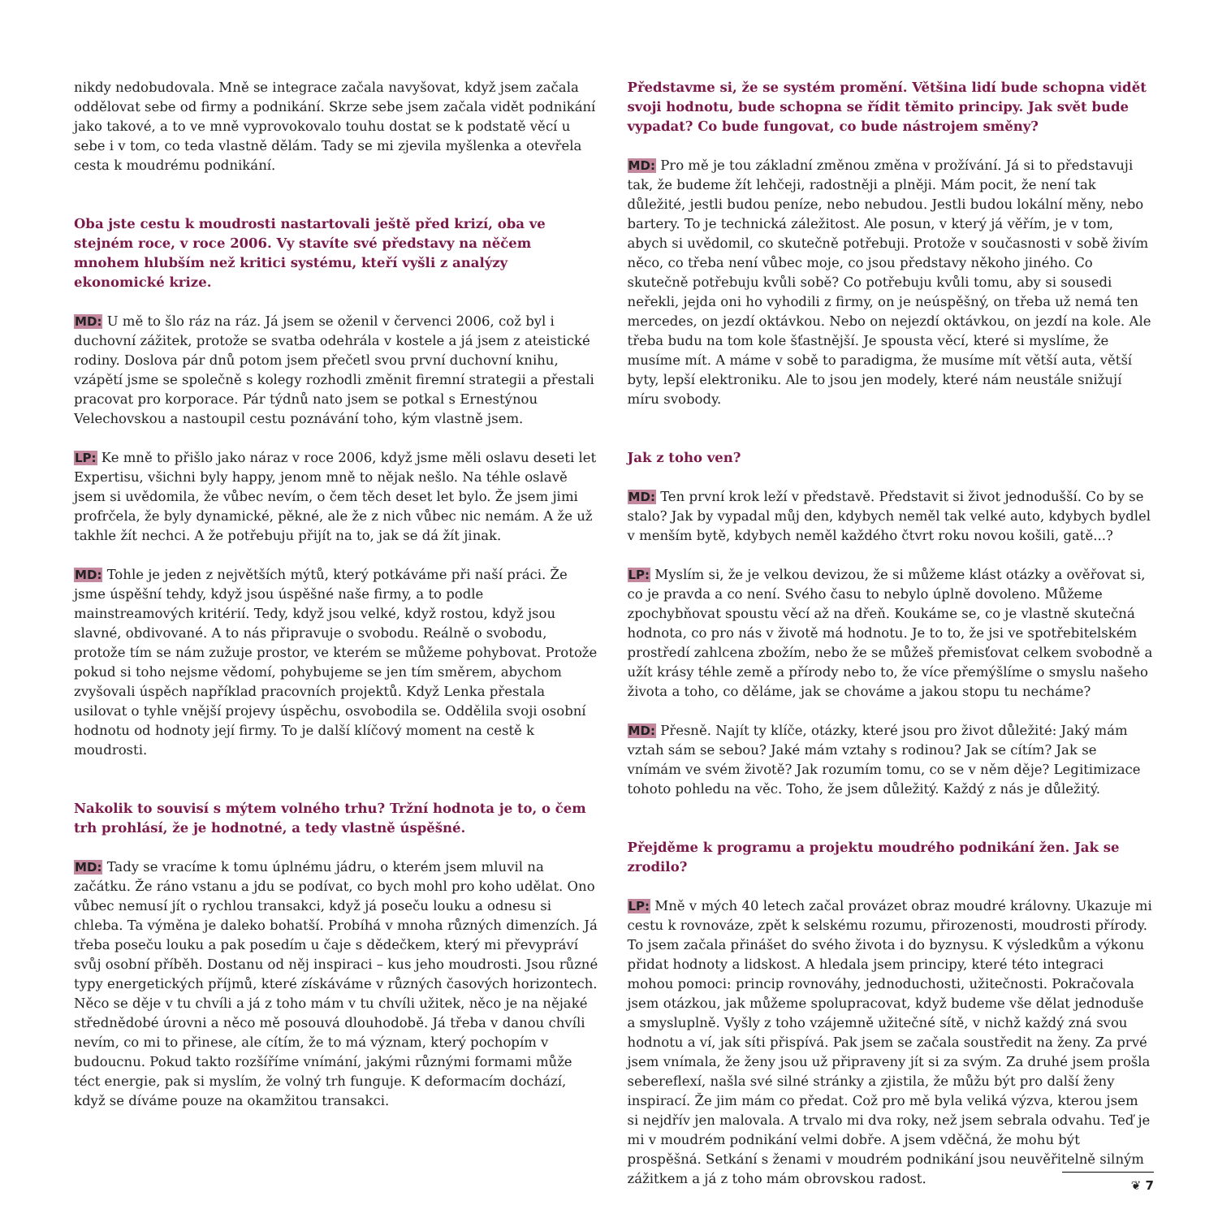nikdy nedobudovala. Mně se integrace začala navyšovat, když jsem začala oddělovat sebe od firmy a podnikání. Skrze sebe jsem začala vidět podnikání jako takové, a to ve mně vyprovokovalo touhu dostat se k podstatě věcí u sebe i v tom, co teda vlastně dělám. Tady se mi zjevila myšlenka a otevřela cesta k moudrému podnikání.
Oba jste cestu k moudrosti nastartovali ještě před krizí, oba ve stejném roce, v roce 2006. Vy stavíte své představy na něčem mnohem hlubším než kritici systému, kteří vyšli z analýzy ekonomické krize.
MD: U mě to šlo ráz na ráz. Já jsem se oženil v červenci 2006, což byl i duchovní zážitek, protože se svatba odehrála v kostele a já jsem z ateistické rodiny. Doslova pár dnů potom jsem přečetl svou první duchovní knihu, vzápětí jsme se společně s kolegy rozhodli změnit firemní strategii a přestali pracovat pro korporace. Pár týdnů nato jsem se potkal s Ernestýnou Velechovskou a nastoupil cestu poznávání toho, kým vlastně jsem.
LP: Ke mně to přišlo jako náraz v roce 2006, když jsme měli oslavu deseti let Expertisu, všichni byly happy, jenom mně to nějak nešlo. Na téhle oslavě jsem si uvědomila, že vůbec nevím, o čem těch deset let bylo. Že jsem jimi profrčela, že byly dynamické, pěkné, ale že z nich vůbec nic nemám. A že už takhle žít nechci. A že potřebuju přijít na to, jak se dá žít jinak.
MD: Tohle je jeden z největších mýtů, který potkáváme při naší práci. Že jsme úspěšní tehdy, když jsou úspěšné naše firmy, a to podle mainstreamových kritérií. Tedy, když jsou velké, když rostou, když jsou slavné, obdivované. A to nás připravuje o svobodu. Reálně o svobodu, protože tím se nám zužuje prostor, ve kterém se můžeme pohybovat. Protože pokud si toho nejsme vědomí, pohybujeme se jen tím směrem, abychom zvyšovali úspěch například pracovních projektů. Když Lenka přestala usilovat o tyhle vnější projevy úspěchu, osvobodila se. Oddělila svoji osobní hodnotu od hodnoty její firmy. To je další klíčový moment na cestě k moudrosti.
Nakolik to souvisí s mýtem volného trhu? Tržní hodnota je to, o čem trh prohlásí, že je hodnotné, a tedy vlastně úspěšné.
MD: Tady se vracíme k tomu úplnému jádru, o kterém jsem mluvil na začátku. Že ráno vstanu a jdu se podívat, co bych mohl pro koho udělat. Ono vůbec nemusí jít o rychlou transakci, když já poseču louku a odnesu si chleba. Ta výměna je daleko bohatší. Probíhá v mnoha různých dimenzích. Já třeba poseču louku a pak posedím u čaje s dědečkem, který mi převypráví svůj osobní příběh. Dostanu od něj inspiraci – kus jeho moudrosti. Jsou různé typy energetických příjmů, které získáváme v různých časových horizontech. Něco se děje v tu chvíli a já z toho mám v tu chvíli užitek, něco je na nějaké střednědobé úrovni a něco mě posouvá dlouhodobě. Já třeba v danou chvíli nevím, co mi to přinese, ale cítím, že to má význam, který pochopím v budoucnu. Pokud takto rozšíříme vnímání, jakými různými formami může téct energie, pak si myslím, že volný trh funguje. K deformacím dochází, když se díváme pouze na okamžitou transakci.
Představme si, že se systém promění. Většina lidí bude schopna vidět svoji hodnotu, bude schopna se řídit těmito principy. Jak svět bude vypadat? Co bude fungovat, co bude nástrojem směny?
MD: Pro mě je tou základní změnou změna v prožívání. Já si to představuji tak, že budeme žít lehčeji, radostněji a plněji. Mám pocit, že není tak důležité, jestli budou peníze, nebo nebudou. Jestli budou lokální měny, nebo bartery. To je technická záležitost. Ale posun, v který já věřím, je v tom, abych si uvědomil, co skutečně potřebuji. Protože v současnosti v sobě živím něco, co třeba není vůbec moje, co jsou představy někoho jiného. Co skutečně potřebuju kvůli sobě? Co potřebuju kvůli tomu, aby si sousedi neřekli, jejda oni ho vyhodili z firmy, on je neúspěšný, on třeba už nemá ten mercedes, on jezdí oktávkou. Nebo on nejezdí oktávkou, on jezdí na kole. Ale třeba budu na tom kole šťastnější. Je spousta věcí, které si myslíme, že musíme mít. A máme v sobě to paradigma, že musíme mít větší auta, větší byty, lepší elektroniku. Ale to jsou jen modely, které nám neustále snižují míru svobody.
Jak z toho ven?
MD: Ten první krok leží v představě. Představit si život jednodušší. Co by se stalo? Jak by vypadal můj den, kdybych neměl tak velké auto, kdybych bydlel v menším bytě, kdybych neměl každého čtvrt roku novou košili, gatě...?
LP: Myslím si, že je velkou devizou, že si můžeme klást otázky a ověřovat si, co je pravda a co není. Svého času to nebylo úplně dovoleno. Můžeme zpochybňovat spoustu věcí až na dřeň. Koukáme se, co je vlastně skutečná hodnota, co pro nás v životě má hodnotu. Je to to, že jsi ve spotřebitelském prostředí zahlcena zbožím, nebo že se můžeš přemisťovat celkem svobodně a užít krásy téhle země a přírody nebo to, že více přemýšlíme o smyslu našeho života a toho, co děláme, jak se chováme a jakou stopu tu necháme?
MD: Přesně. Najít ty klíče, otázky, které jsou pro život důležité: Jaký mám vztah sám se sebou? Jaké mám vztahy s rodinou? Jak se cítím? Jak se vnímám ve svém životě? Jak rozumím tomu, co se v něm děje? Legitimizace tohoto pohledu na věc. Toho, že jsem důležitý. Každý z nás je důležitý.
Přejděme k programu a projektu moudrého podnikání žen. Jak se zrodilo?
LP: Mně v mých 40 letech začal provázet obraz moudré královny. Ukazuje mi cestu k rovnováze, zpět k selskému rozumu, přirozenosti, moudrosti přírody. To jsem začala přinášet do svého života i do byznysu. K výsledkům a výkonu přidat hodnoty a lidskost. A hledala jsem principy, které této integraci mohou pomoci: princip rovnováhy, jednoduchosti, užitečnosti. Pokračovala jsem otázkou, jak můžeme spolupracovat, když budeme vše dělat jednoduše a smysluplně. Vyšly z toho vzájemně užitečné sítě, v nichž každý zná svou hodnotu a ví, jak síti přispívá. Pak jsem se začala soustředit na ženy. Za prvé jsem vnímala, že ženy jsou už připraveny jít si za svým. Za druhé jsem prošla sebereflexí, našla své silné stránky a zjistila, že můžu být pro další ženy inspirací. Že jim mám co předat. Což pro mě byla veliká výzva, kterou jsem si nejdřív jen malovala. A trvalo mi dva roky, než jsem sebrala odvahu. Teď je mi v moudrém podnikání velmi dobře. A jsem vděčná, že mohu být prospěšná. Setkání s ženami v moudrém podnikání jsou neuvěřitelně silným zážitkem a já z toho mám obrovskou radost.
❦ 7